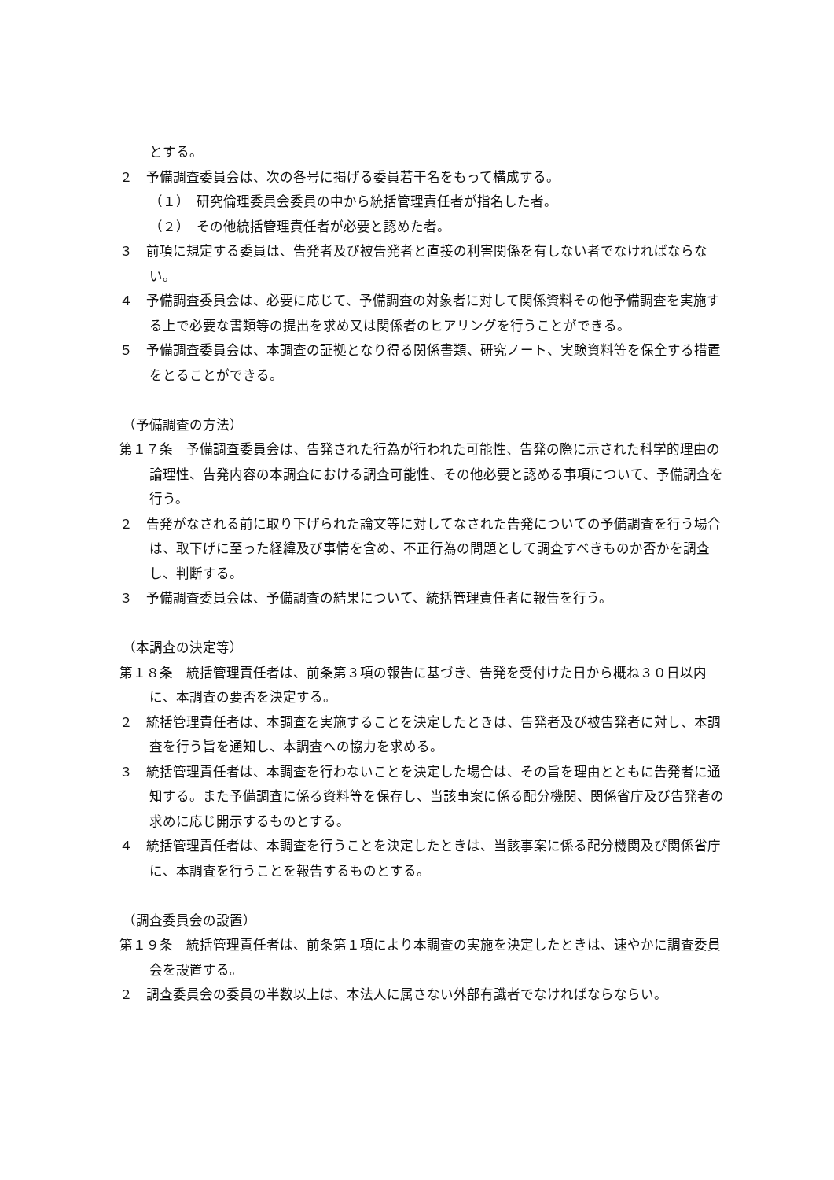とする。
２　予備調査委員会は、次の各号に掲げる委員若干名をもって構成する。
（１）　研究倫理委員会委員の中から統括管理責任者が指名した者。
（２）　その他統括管理責任者が必要と認めた者。
３　前項に規定する委員は、告発者及び被告発者と直接の利害関係を有しない者でなければならない。
４　予備調査委員会は、必要に応じて、予備調査の対象者に対して関係資料その他予備調査を実施する上で必要な書類等の提出を求め又は関係者のヒアリングを行うことができる。
５　予備調査委員会は、本調査の証拠となり得る関係書類、研究ノート、実験資料等を保全する措置をとることができる。
（予備調査の方法）
第１７条　予備調査委員会は、告発された行為が行われた可能性、告発の際に示された科学的理由の論理性、告発内容の本調査における調査可能性、その他必要と認める事項について、予備調査を行う。
２　告発がなされる前に取り下げられた論文等に対してなされた告発についての予備調査を行う場合は、取下げに至った経緯及び事情を含め、不正行為の問題として調査すべきものか否かを調査し、判断する。
３　予備調査委員会は、予備調査の結果について、統括管理責任者に報告を行う。
（本調査の決定等）
第１８条　統括管理責任者は、前条第３項の報告に基づき、告発を受付けた日から概ね３０日以内に、本調査の要否を決定する。
２　統括管理責任者は、本調査を実施することを決定したときは、告発者及び被告発者に対し、本調査を行う旨を通知し、本調査への協力を求める。
３　統括管理責任者は、本調査を行わないことを決定した場合は、その旨を理由とともに告発者に通知する。また予備調査に係る資料等を保存し、当該事案に係る配分機関、関係省庁及び告発者の求めに応じ開示するものとする。
４　統括管理責任者は、本調査を行うことを決定したときは、当該事案に係る配分機関及び関係省庁に、本調査を行うことを報告するものとする。
（調査委員会の設置）
第１９条　統括管理責任者は、前条第１項により本調査の実施を決定したときは、速やかに調査委員会を設置する。
２　調査委員会の委員の半数以上は、本法人に属さない外部有識者でなければならならい。